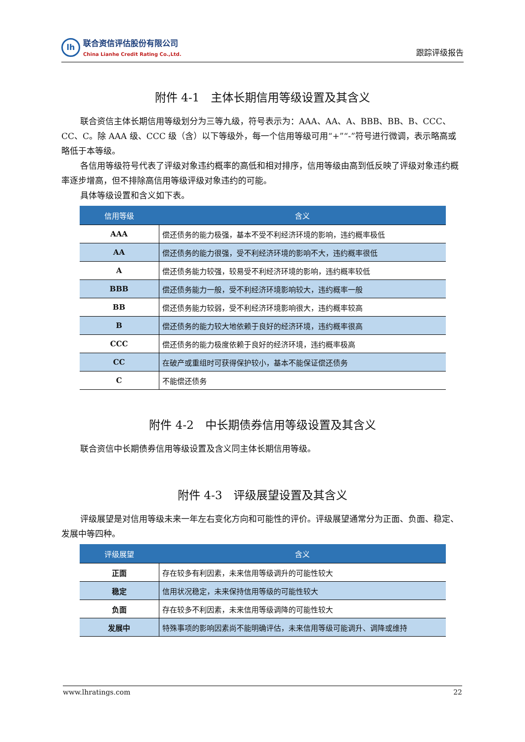lh
联合资信评估股份有限公司
China Lianhe Credit Rating Co.,Ltd.
跟踪评级报告
附件 4-1　主体长期信用等级设置及其含义
联合资信主体长期信用等级划分为三等九级，符号表示为：AAA、AA、A、BBB、BB、B、CCC、CC、C。除 AAA 级、CCC 级（含）以下等级外，每一个信用等级可用“+”“-”符号进行微调，表示略高或略低于本等级。
各信用等级符号代表了评级对象违约概率的高低和相对排序，信用等级由高到低反映了评级对象违约概率逐步增高，但不排除高信用等级评级对象违约的可能。
具体等级设置和含义如下表。
| 信用等级 | 含义 |
| --- | --- |
| AAA | 偿还债务的能力极强，基本不受不利经济环境的影响，违约概率极低 |
| AA | 偿还债务的能力很强，受不利经济环境的影响不大，违约概率很低 |
| A | 偿还债务能力较强，较易受不利经济环境的影响，违约概率较低 |
| BBB | 偿还债务能力一般，受不利经济环境影响较大，违约概率一般 |
| BB | 偿还债务能力较弱，受不利经济环境影响很大，违约概率较高 |
| B | 偿还债务的能力较大地依赖于良好的经济环境，违约概率很高 |
| CCC | 偿还债务的能力极度依赖于良好的经济环境，违约概率极高 |
| CC | 在破产或重组时可获得保护较小，基本不能保证偿还债务 |
| C | 不能偿还债务 |
附件 4-2　中长期债券信用等级设置及其含义
联合资信中长期债券信用等级设置及含义同主体长期信用等级。
附件 4-3　评级展望设置及其含义
评级展望是对信用等级未来一年左右变化方向和可能性的评价。评级展望通常分为正面、负面、稳定、发展中等四种。
| 评级展望 | 含义 |
| --- | --- |
| 正面 | 存在较多有利因素，未来信用等级调升的可能性较大 |
| 稳定 | 信用状况稳定，未来保持信用等级的可能性较大 |
| 负面 | 存在较多不利因素，未来信用等级调降的可能性较大 |
| 发展中 | 特殊事项的影响因素尚不能明确评估，未来信用等级可能调升、调降或维持 |
www.lhratings.com 22